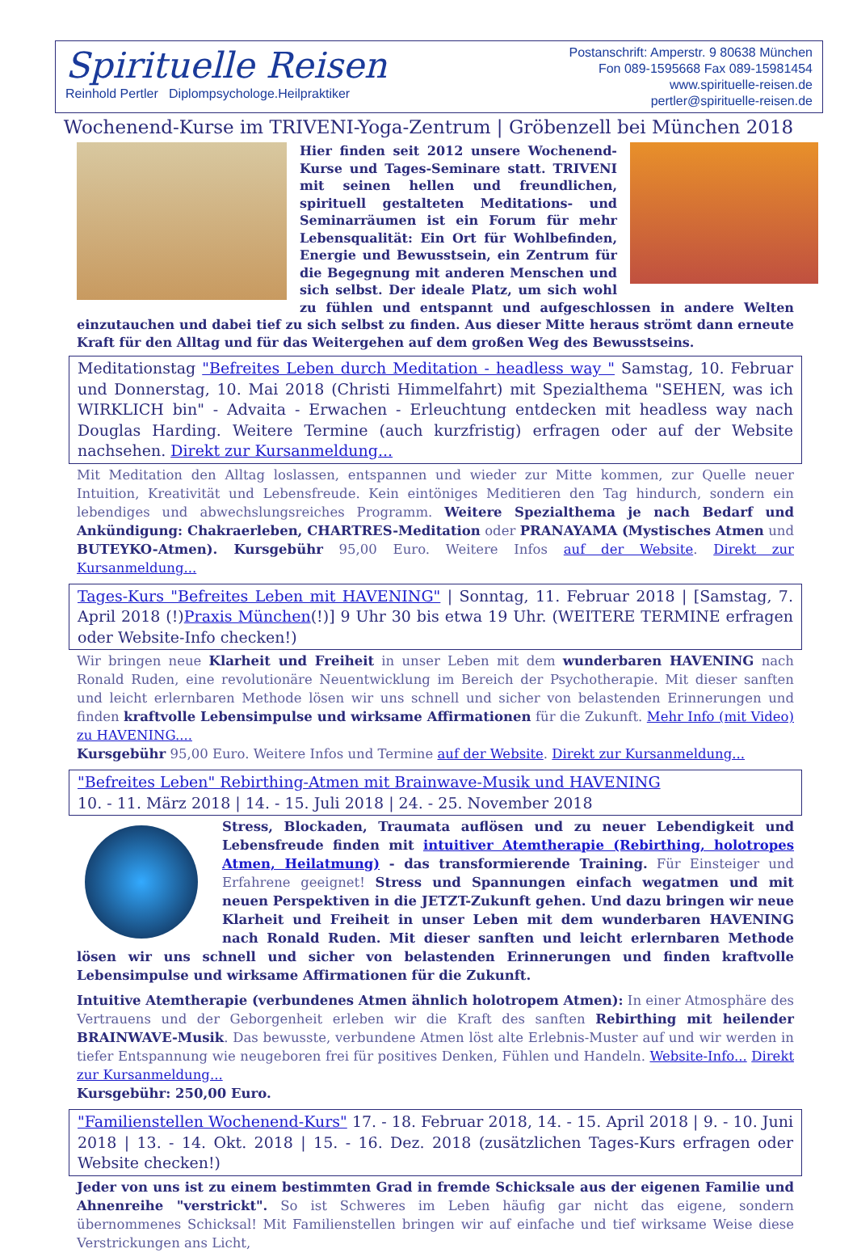Spirituelle Reisen
Reinhold Pertler Diplompsychologe.Heilpraktiker
Postanschrift: Amperstr. 9 80638 München
Fon 089-1595668 Fax 089-15981454
www.spirituelle-reisen.de
pertler@spirituelle-reisen.de
Wochenend-Kurse im TRIVENI-Yoga-Zentrum | Gröbenzell bei München 2018
Hier finden seit 2012 unsere Wochenend-Kurse und Tages-Seminare statt. TRIVENI mit seinen hellen und freundlichen, spirituell gestalteten Meditations- und Seminarräumen ist ein Forum für mehr Lebensqualität: Ein Ort für Wohlbefinden, Energie und Bewusstsein, ein Zentrum für die Begegnung mit anderen Menschen und sich selbst. Der ideale Platz, um sich wohl zu fühlen und entspannt und aufgeschlossen in andere Welten einzutauchen und dabei tief zu sich selbst zu finden. Aus dieser Mitte heraus strömt dann erneute Kraft für den Alltag und für das Weitergehen auf dem großen Weg des Bewusstseins.
Meditationstag "Befreites Leben durch Meditation - headless way " Samstag, 10. Februar und Donnerstag, 10. Mai 2018 (Christi Himmelfahrt) mit Spezialthema "SEHEN, was ich WIRKLICH bin" - Advaita - Erwachen - Erleuchtung entdecken mit headless way nach Douglas Harding. Weitere Termine (auch kurzfristig) erfragen oder auf der Website nachsehen. Direkt zur Kursanmeldung...
Mit Meditation den Alltag loslassen, entspannen und wieder zur Mitte kommen, zur Quelle neuer Intuition, Kreativität und Lebensfreude. Kein eintöniges Meditieren den Tag hindurch, sondern ein lebendiges und abwechslungsreiches Programm. Weitere Spezialthema je nach Bedarf und Ankündigung: Chakraerleben, CHARTRES-Meditation oder PRANAYAMA (Mystisches Atmen und BUTEYKO-Atmen). Kursgebühr 95,00 Euro. Weitere Infos auf der Website. Direkt zur Kursanmeldung...
Tages-Kurs "Befreites Leben mit HAVENING" | Sonntag, 11. Februar 2018 | [Samstag, 7. April 2018 (!)Praxis München(!)] 9 Uhr 30 bis etwa 19 Uhr. (WEITERE TERMINE erfragen oder Website-Info checken!)
Wir bringen neue Klarheit und Freiheit in unser Leben mit dem wunderbaren HAVENING nach Ronald Ruden, eine revolutionäre Neuentwicklung im Bereich der Psychotherapie. Mit dieser sanften und leicht erlernbaren Methode lösen wir uns schnell und sicher von belastenden Erinnerungen und finden kraftvolle Lebensimpulse und wirksame Affirmationen für die Zukunft. Mehr Info (mit Video) zu HAVENING....
Kursgebühr 95,00 Euro. Weitere Infos und Termine auf der Website. Direkt zur Kursanmeldung...
"Befreites Leben" Rebirthing-Atmen mit Brainwave-Musik und HAVENING
10. - 11. März 2018 | 14. - 15. Juli 2018 | 24. - 25. November 2018
Stress, Blockaden, Traumata auflösen und zu neuer Lebendigkeit und Lebensfreude finden mit intuitiver Atemtherapie (Rebirthing, holotropes Atmen, Heilatmung) - das transformierende Training. Für Einsteiger und Erfahrene geeignet! Stress und Spannungen einfach wegatmen und mit neuen Perspektiven in die JETZT-Zukunft gehen. Und dazu bringen wir neue Klarheit und Freiheit in unser Leben mit dem wunderbaren HAVENING nach Ronald Ruden. Mit dieser sanften und leicht erlernbaren Methode lösen wir uns schnell und sicher von belastenden Erinnerungen und finden kraftvolle Lebensimpulse und wirksame Affirmationen für die Zukunft.
Intuitive Atemtherapie (verbundenes Atmen ähnlich holotropem Atmen): In einer Atmosphäre des Vertrauens und der Geborgenheit erleben wir die Kraft des sanften Rebirthing mit heilender BRAINWAVE-Musik. Das bewusste, verbundene Atmen löst alte Erlebnis-Muster auf und wir werden in tiefer Entspannung wie neugeboren frei für positives Denken, Fühlen und Handeln. Website-Info... Direkt zur Kursanmeldung...
Kursgebühr: 250,00 Euro.
"Familienstellen Wochenend-Kurs" 17. - 18. Februar 2018, 14. - 15. April 2018 | 9. - 10. Juni 2018 | 13. - 14. Okt. 2018 | 15. - 16. Dez. 2018 (zusätzlichen Tages-Kurs erfragen oder Website checken!)
Jeder von uns ist zu einem bestimmten Grad in fremde Schicksale aus der eigenen Familie und Ahnenreihe "verstrickt". So ist Schweres im Leben häufig gar nicht das eigene, sondern übernommenes Schicksal! Mit Familienstellen bringen wir auf einfache und tief wirksame Weise diese Verstrickungen ans Licht,